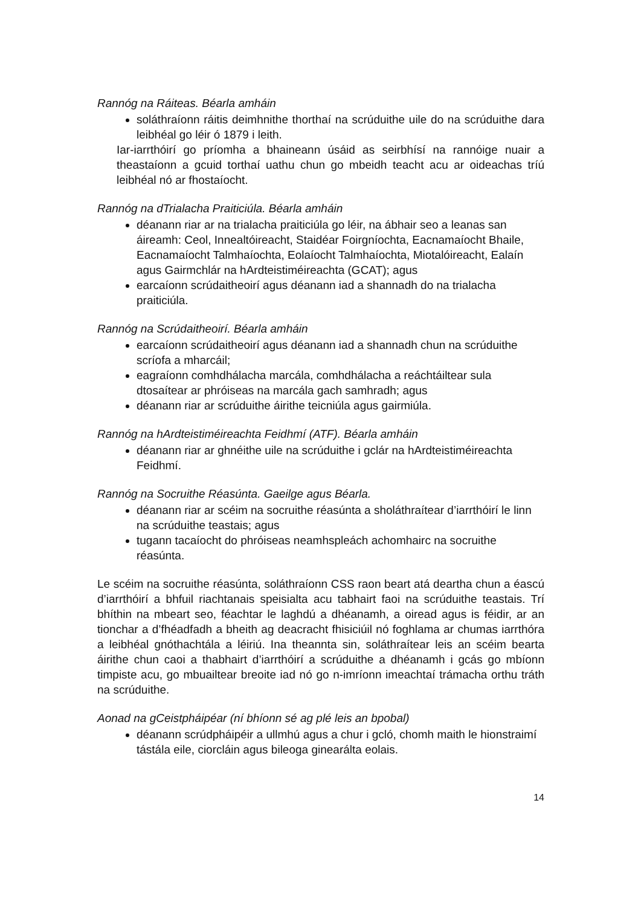Rannóg na Ráiteas. Béarla amháin
soláthraíonn ráitis deimhnithe thorthaí na scrúduithe uile do na scrúduithe dara leibhéal go léir ó 1879 i leith.
Iar-iarrthóirí go príomha a bhaineann úsáid as seirbhísí na rannóige nuair a theastaíonn a gcuid torthaí uathu chun go mbeidh teacht acu ar oideachas tríú leibhéal nó ar fhostaíocht.
Rannóg na dTrialacha Praiticiúla. Béarla amháin
déanann riar ar na trialacha praiticiúla go léir, na ábhair seo a leanas san áireamh: Ceol, Innealtóireacht, Staidéar Foirgníochta, Eacnamaíocht Bhaile, Eacnamaíocht Talmhaíochta, Eolaíocht Talmhaíochta, Miotalóireacht, Ealaín agus Gairmchlár na hArdteistiméireachta (GCAT); agus
earcaíonn scrúdaitheoirí agus déanann iad a shannadh do na trialacha praiticiúla.
Rannóg na Scrúdaitheoirí. Béarla amháin
earcaíonn scrúdaitheoirí agus déanann iad a shannadh chun na scrúduithe scríofa a mharcáil;
eagraíonn comhdhálacha marcála, comhdhálacha a reáchtáiltear sula dtosaítear ar phróiseas na marcála gach samhradh; agus
déanann riar ar scrúduithe áirithe teicniúla agus gairmiúla.
Rannóg na hArdteistiméireachta Feidhmí (ATF). Béarla amháin
déanann riar ar ghnéithe uile na scrúduithe i gclár na hArdteistiméireachta Feidhmí.
Rannóg na Socruithe Réasúnta. Gaeilge agus Béarla.
déanann riar ar scéim na socruithe réasúnta a sholáthraítear d’iarrthóirí le linn na scrúduithe teastais; agus
tugann tacaíocht do phróiseas neamhspleách achomhairc na socruithe réasúnta.
Le scéim na socruithe réasúnta, soláthraíonn CSS raon beart atá deartha chun a éascú d’iarrthóirí a bhfuil riachtanais speisialta acu tabhairt faoi na scrúduithe teastais. Trí bhíthin na mbeart seo, féachtar le laghdú a dhéanamh, a oiread agus is féidir, ar an tionchar a d’fhéadfadh a bheith ag deacracht fhisiciúil nó foghlama ar chumas iarrthóra a leibhéal gnóthachtála a léiriú. Ina theannta sin, soláthraítear leis an scéim bearta áirithe chun caoi a thabhairt d’iarrthóirí a scrúduithe a dhéanamh i gcás go mbíonn timpiste acu, go mbuailtear breoite iad nó go n-imríonn imeachtaí trámacha orthu tráth na scrúduithe.
Aonad na gCeistpháipéar (ní bhíonn sé ag plé leis an bpobal)
déanann scrúdpháipéir a ullmhú agus a chur i gcló, chomh maith le hionstraimí tástála eile, ciorcláin agus bileoga ginearálta eolais.
14